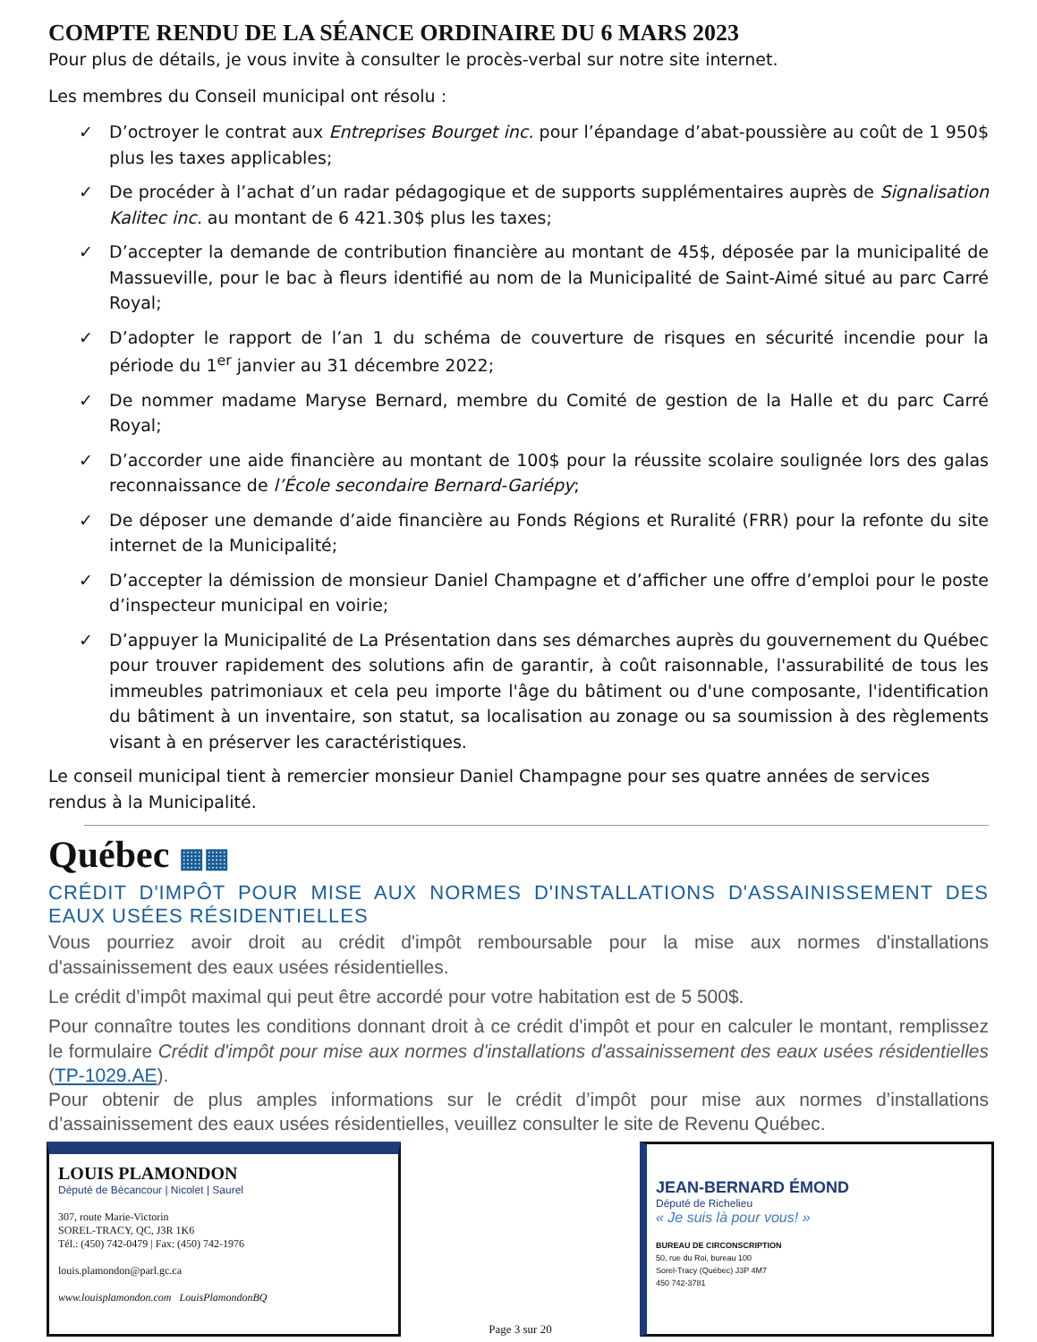COMPTE RENDU DE LA SÉANCE ORDINAIRE DU 6 MARS 2023
Pour plus de détails, je vous invite à consulter le procès-verbal sur notre site internet.
Les membres du Conseil municipal ont résolu :
✓ D’octroyer le contrat aux Entreprises Bourget inc. pour l’épandage d’abat-poussière au coût de 1 950$ plus les taxes applicables;
✓ De procéder à l’achat d’un radar pédagogique et de supports supplémentaires auprès de Signalisation Kalitec inc. au montant de 6 421.30$ plus les taxes;
✓ D’accepter la demande de contribution financière au montant de 45$, déposée par la municipalité de Massueville, pour le bac à fleurs identifié au nom de la Municipalité de Saint-Aimé situé au parc Carré Royal;
✓ D’adopter le rapport de l’an 1 du schéma de couverture de risques en sécurité incendie pour la période du 1<sup>er</sup> janvier au 31 décembre 2022;
✓ De nommer madame Maryse Bernard, membre du Comité de gestion de la Halle et du parc Carré Royal;
✓ D’accorder une aide financière au montant de 100$ pour la réussite scolaire soulignée lors des galas reconnaissance de l’École secondaire Bernard-Gariépy;
✓ De déposer une demande d’aide financière au Fonds Régions et Ruralité (FRR) pour la refonte du site internet de la Municipalité;
✓ D’accepter la démission de monsieur Daniel Champagne et d’afficher une offre d’emploi pour le poste d’inspecteur municipal en voirie;
✓ D’appuyer la Municipalité de La Présentation dans ses démarches auprès du gouvernement du Québec pour trouver rapidement des solutions afin de garantir, à coût raisonnable, l'assurabilité de tous les immeubles patrimoniaux et cela peu importe l'âge du bâtiment ou d'une composante, l'identification du bâtiment à un inventaire, son statut, sa localisation au zonage ou sa soumission à des règlements visant à en préserver les caractéristiques.
Le conseil municipal tient à remercier monsieur Daniel Champagne pour ses quatre années de services rendus à la Municipalité.
Québec ▦▦
CRÉDIT D'IMPÔT POUR MISE AUX NORMES D'INSTALLATIONS D'ASSAINISSEMENT DES EAUX USÉES RÉSIDENTIELLES
Vous pourriez avoir droit au crédit d'impôt remboursable pour la mise aux normes d'installations d'assainissement des eaux usées résidentielles.
Le crédit d’impôt maximal qui peut être accordé pour votre habitation est de 5 500$.
Pour connaître toutes les conditions donnant droit à ce crédit d'impôt et pour en calculer le montant, remplissez le formulaire Crédit d'impôt pour mise aux normes d'installations d'assainissement des eaux usées résidentielles (TP-1029.AE).
Pour obtenir de plus amples informations sur le crédit d’impôt pour mise aux normes d’installations d’assainissement des eaux usées résidentielles, veuillez consulter le site de Revenu Québec.
LOUIS PLAMONDON
Député de Bécancour | Nicolet | Saurel
307, route Marie-Victorin
SOREL-TRACY, QC, J3R 1K6
Tél.: (450) 742-0479 | Fax: (450) 742-1976
louis.plamondon@parl.gc.ca
www.louisplamondon.com LouisPlamondonBQ
Page 3 sur 20
JEAN-BERNARD ÉMOND
Député de Richelieu
« Je suis là pour vous! »
BUREAU DE CIRCONSCRIPTION
50, rue du Roi, bureau 100
Sorel-Tracy (Québec) J3P 4M7
450 742-3781